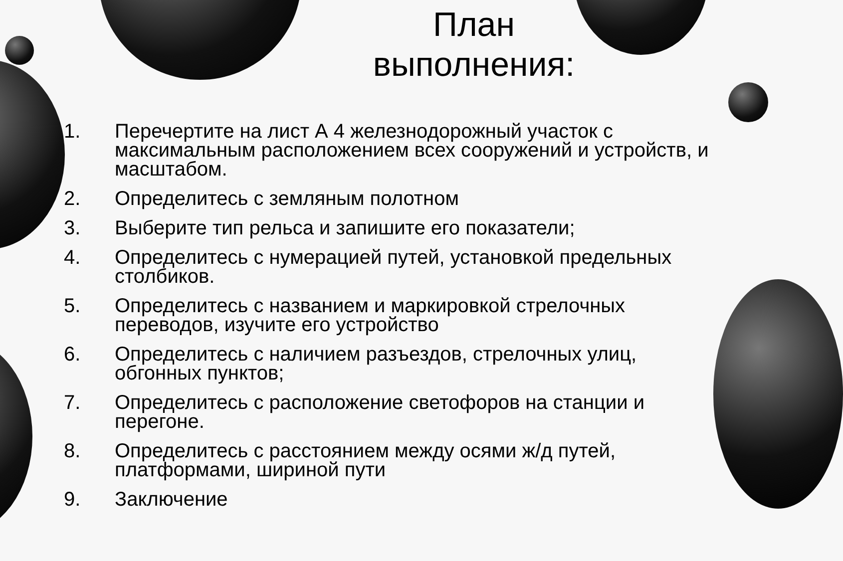План выполнения:
1. Перечертите на лист А 4 железнодорожный участок с максимальным расположением всех сооружений и устройств, и масштабом.
2. Определитесь с земляным полотном
3. Выберите тип рельса и запишите его показатели;
4. Определитесь с нумерацией путей, установкой предельных столбиков.
5. Определитесь с названием и маркировкой стрелочных переводов, изучите его устройство
6. Определитесь с наличием разъездов, стрелочных улиц, обгонных пунктов;
7. Определитесь с расположение светофоров на станции и перегоне.
8. Определитесь с расстоянием между осями ж/д путей, платформами, шириной пути
9. Заключение